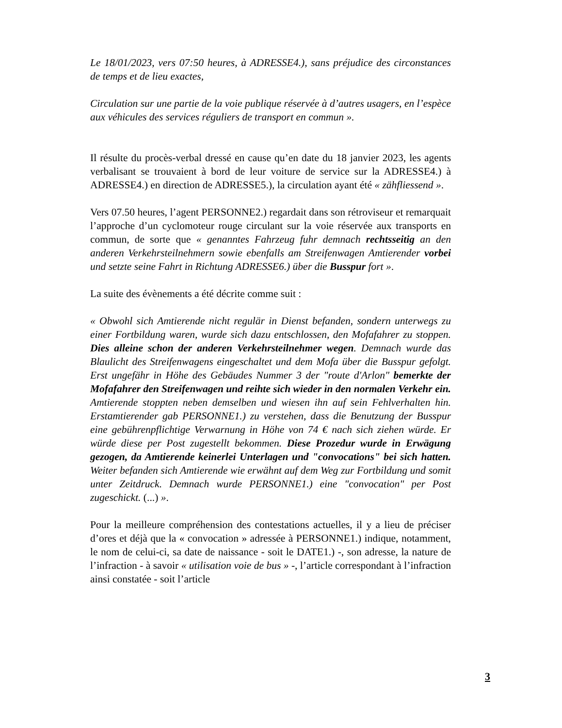Le 18/01/2023, vers 07:50 heures, à ADRESSE4.), sans préjudice des circonstances de temps et de lieu exactes,
Circulation sur une partie de la voie publique réservée à d’autres usagers, en l’espèce aux véhicules des services réguliers de transport en commun ».
Il résulte du procès-verbal dressé en cause qu’en date du 18 janvier 2023, les agents verbalisant se trouvaient à bord de leur voiture de service sur la ADRESSE4.) à ADRESSE4.) en direction de ADRESSE5.), la circulation ayant été « zähfliessend ».
Vers 07.50 heures, l’agent PERSONNE2.) regardait dans son rétroviseur et remarquait l’approche d’un cyclomoteur rouge circulant sur la voie réservée aux transports en commun, de sorte que « genanntes Fahrzeug fuhr demnach rechtsseitig an den anderen Verkehrsteilnehmern sowie ebenfalls am Streifenwagen Amtierender vorbei und setzte seine Fahrt in Richtung ADRESSE6.) über die Busspur fort ».
La suite des évènements a été décrite comme suit :
« Obwohl sich Amtierende nicht regulär in Dienst befanden, sondern unterwegs zu einer Fortbildung waren, wurde sich dazu entschlossen, den Mofafahrer zu stoppen. Dies alleine schon der anderen Verkehrsteilnehmer wegen. Demnach wurde das Blaulicht des Streifenwagens eingeschaltet und dem Mofa über die Busspur gefolgt. Erst ungefähr in Höhe des Gebäudes Nummer 3 der "route d'Arlon" bemerkte der Mofafahrer den Streifenwagen und reihte sich wieder in den normalen Verkehr ein. Amtierende stoppten neben demselben und wiesen ihn auf sein Fehlverhalten hin. Erstamtierender gab PERSONNE1.) zu verstehen, dass die Benutzung der Busspur eine gebührenpflichtige Verwarnung in Höhe von 74 € nach sich ziehen würde. Er würde diese per Post zugestellt bekommen. Diese Prozedur wurde in Erwägung gezogen, da Amtierende keinerlei Unterlagen und "convocations" bei sich hatten. Weiter befanden sich Amtierende wie erwähnt auf dem Weg zur Fortbildung und somit unter Zeitdruck. Demnach wurde PERSONNE1.) eine "convocation" per Post zugeschickt. (...) ».
Pour la meilleure compréhension des contestations actuelles, il y a lieu de préciser d’ores et déjà que la « convocation » adressée à PERSONNE1.) indique, notamment, le nom de celui-ci, sa date de naissance - soit le DATE1.) -, son adresse, la nature de l’infraction - à savoir « utilisation voie de bus » -, l’article correspondant à l’infraction ainsi constatée - soit l’article
3